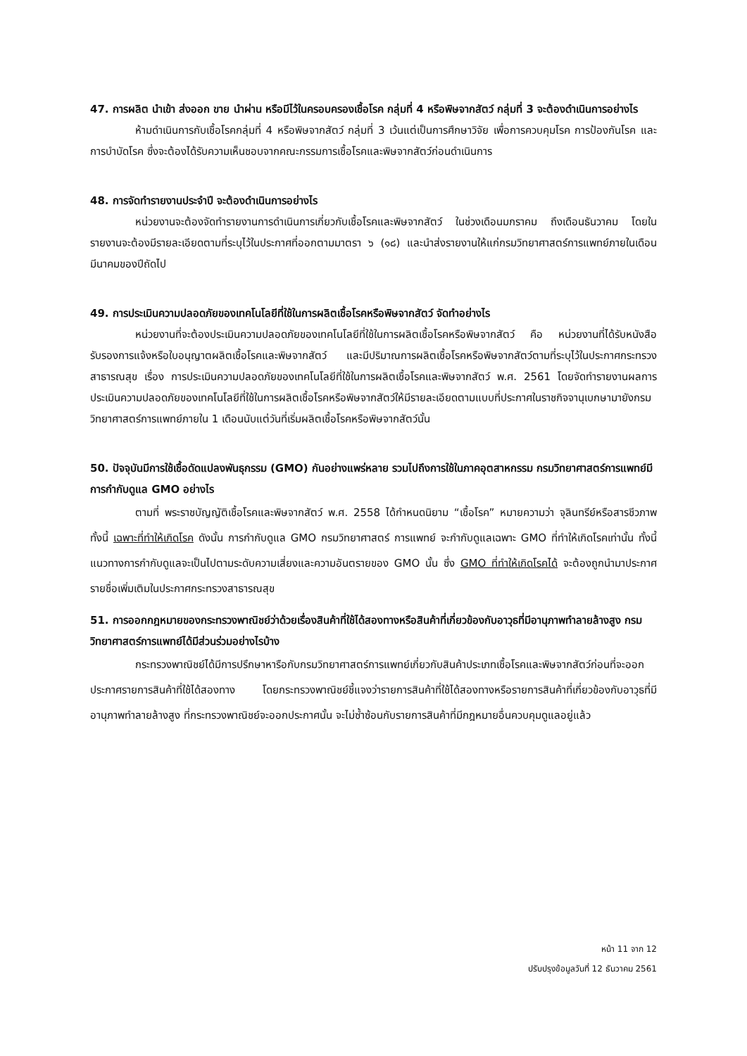47. การผลิต นำเข้า ส่งออก ขาย นำผ่าน หรือมีไว้ในครอบครองเชื้อโรค กลุ่มที่ 4 หรือพิษจากสัตว์ กลุ่มที่ 3 จะต้องดำเนินการอย่างไร
ห้ามดำเนินการกับเชื้อโรคกลุ่มที่ 4 หรือพิษจากสัตว์ กลุ่มที่ 3 เว้นแต่เป็นการศึกษาวิจัย เพื่อการควบคุมโรค การป้องกันโรค และการบำบัดโรค ซึ่งจะต้องได้รับความเห็นชอบจากคณะกรรมการเชื้อโรคและพิษจากสัตว์ก่อนดำเนินการ
48. การจัดทำรายงานประจำปี จะต้องดำเนินการอย่างไร
หน่วยงานจะต้องจัดทำรายงานการดำเนินการเกี่ยวกับเชื้อโรคและพิษจากสัตว์ ในช่วงเดือนมกราคม ถึงเดือนธันวาคม โดยในรายงานจะต้องมีรายละเอียดตามที่ระบุไว้ในประกาศที่ออกตามมาตรา ๖ (๑๘) และนำส่งรายงานให้แก่กรมวิทยาศาสตร์การแพทย์ภายในเดือนมีนาคมของปีถัดไป
49. การประเมินความปลอดภัยของเทคโนโลยีที่ใช้ในการผลิตเชื้อโรคหรือพิษจากสัตว์ จัดทำอย่างไร
หน่วยงานที่จะต้องประเมินความปลอดภัยของเทคโนโลยีที่ใช้ในการผลิตเชื้อโรคหรือพิษจากสัตว์ คือ หน่วยงานที่ได้รับหนังสือรับรองการแจ้งหรือใบอนุญาตผลิตเชื้อโรคและพิษจากสัตว์ และมีปริมาณการผลิตเชื้อโรคหรือพิษจากสัตว์ตามที่ระบุไว้ในประกาศกระทรวงสาธารณสุข เรื่อง การประเมินความปลอดภัยของเทคโนโลยีที่ใช้ในการผลิตเชื้อโรคและพิษจากสัตว์ พ.ศ. 2561 โดยจัดทำรายงานผลการประเมินความปลอดภัยของเทคโนโลยีที่ใช้ในการผลิตเชื้อโรคหรือพิษจากสัตว์ให้มีรายละเอียดตามแบบที่ประกาศในราชกิจจานุเบกษามายังกรมวิทยาศาสตร์การแพทย์ภายใน 1 เดือนนับแต่วันที่เริ่มผลิตเชื้อโรคหรือพิษจากสัตว์นั้น
50. ปัจจุบันมีการใช้เชื้อดัดแปลงพันธุกรรม (GMO) กันอย่างแพร่หลาย รวมไปถึงการใช้ในภาคอุตสาหกรรม กรมวิทยาศาสตร์การแพทย์มีการกำกับดูแล GMO อย่างไร
ตามที่ พระราชบัญญัติเชื้อโรคและพิษจากสัตว์ พ.ศ. 2558 ได้กำหนดนิยาม “เชื้อโรค” หมายความว่า จุลินทรีย์หรือสารชีวภาพ ทั้งนี้ เฉพาะที่ทำให้เกิดโรค ดังนั้น การกำกับดูแล GMO กรมวิทยาศาสตร์ การแพทย์ จะกำกับดูแลเฉพาะ GMO ที่ทำให้เกิดโรคเท่านั้น ทั้งนี้ แนวทางการกำกับดูแลจะเป็นไปตามระดับความเสี่ยงและความอันตรายของ GMO นั้น ซึ่ง GMO ที่ทำให้เกิดโรคได้ จะต้องถูกนำมาประกาศรายชื่อเพิ่มเติมในประกาศกระทรวงสาธารณสุข
51. การออกกฎหมายของกระทรวงพาณิชย์ว่าด้วยเรื่องสินค้าที่ใช้ได้สองทางหรือสินค้าที่เกี่ยวข้องกับอาวุธที่มีอานุภาพทำลายล้างสูง กรมวิทยาศาสตร์การแพทย์ได้มีส่วนร่วมอย่างไรบ้าง
กระทรวงพาณิชย์ได้มีการปรึกษาหารือกับกรมวิทยาศาสตร์การแพทย์เกี่ยวกับสินค้าประเภทเชื้อโรคและพิษจากสัตว์ก่อนที่จะออกประกาศรายการสินค้าที่ใช้ได้สองทาง โดยกระทรวงพาณิชย์ชี้แจงว่ารายการสินค้าที่ใช้ได้สองทางหรือรายการสินค้าที่เกี่ยวข้องกับอาวุธที่มีอานุภาพทำลายล้างสูง ที่กระทรวงพาณิชย์จะออกประกาศนั้น จะไม่ซ้ำซ้อนกับรายการสินค้าที่มีกฎหมายอื่นควบคุมดูแลอยู่แล้ว
หน้า 11 จาก 12
ปรับปรุงข้อมูลวันที่ 12 ธันวาคม 2561